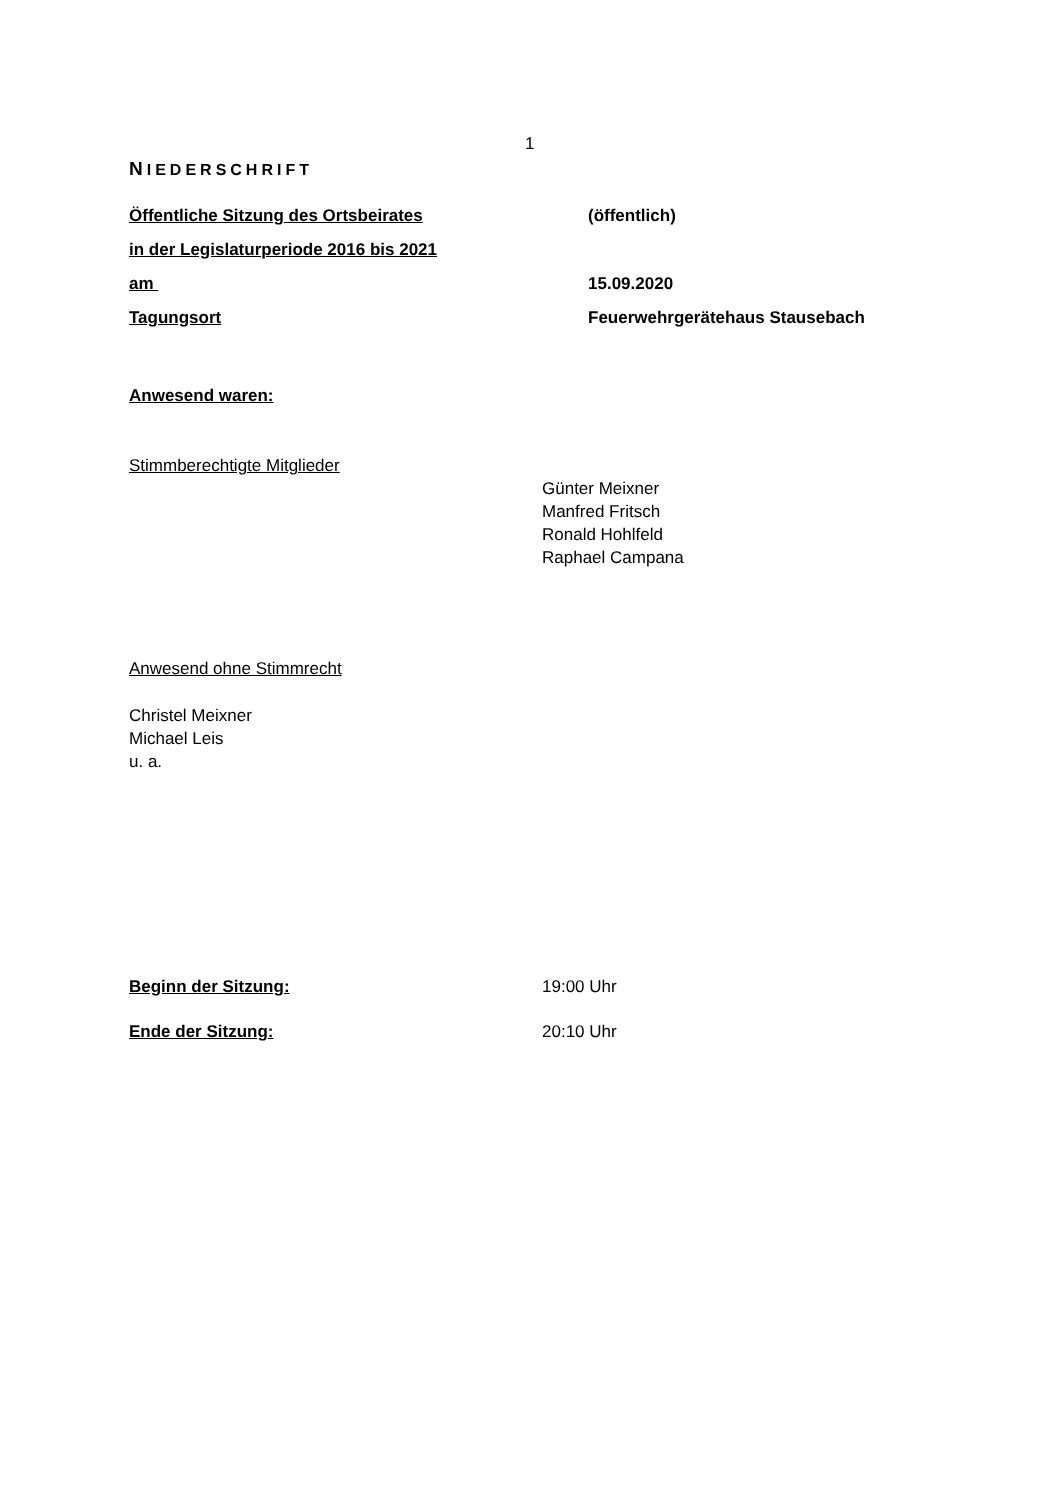1
NIEDERSCHRIFT
Öffentliche Sitzung des Ortsbeirates (öffentlich)
in der Legislaturperiode 2016 bis 2021
am 15.09.2020
Tagungsort Feuerwehrgerätehaus Stausebach
Anwesend waren:
Stimmberechtigte Mitglieder
Günter Meixner
Manfred Fritsch
Ronald Hohlfeld
Raphael Campana
Anwesend ohne Stimmrecht
Christel Meixner
Michael Leis
u. a.
Beginn der Sitzung: 19:00 Uhr
Ende der Sitzung: 20:10 Uhr